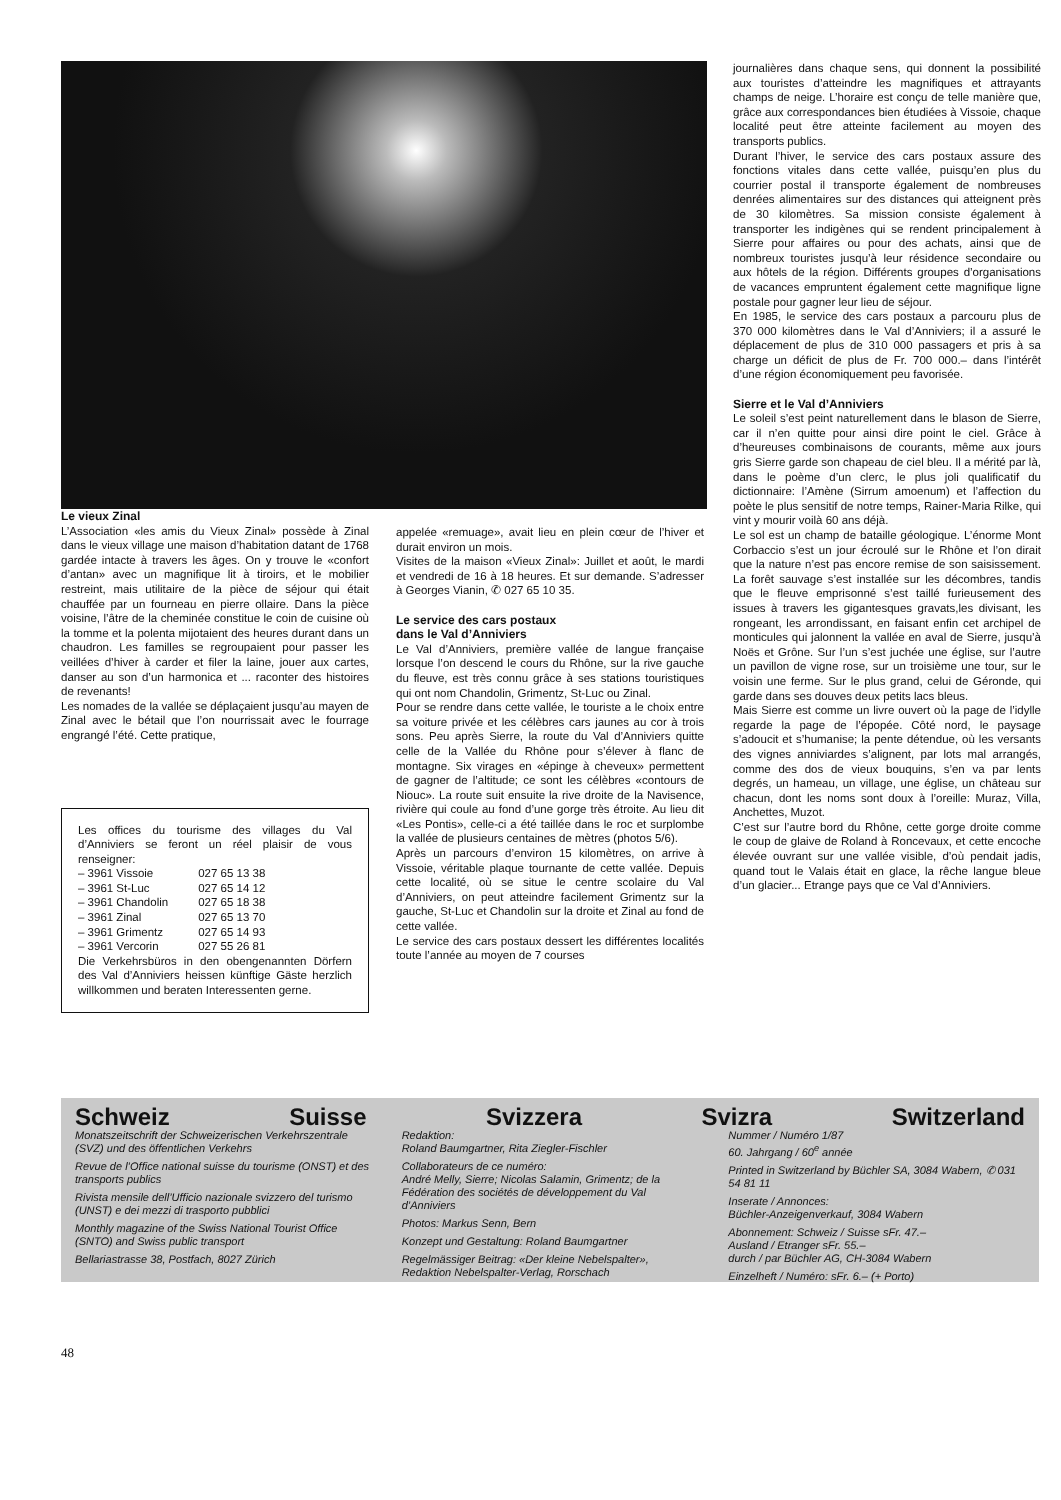Le vieux Zinal
L’Association «les amis du Vieux Zinal» possède à Zinal dans le vieux village une maison d’habitation datant de 1768 gardée intacte à travers les âges. On y trouve le «confort d’antan» avec un magnifique lit à tiroirs, et le mobilier restreint, mais utilitaire de la pièce de séjour qui était chauffée par un fourneau en pierre ollaire. Dans la pièce voisine, l’âtre de la cheminée constitue le coin de cuisine où la tomme et la polenta mijotaient des heures durant dans un chaudron. Les familles se regroupaient pour passer les veillées d’hiver à carder et filer la laine, jouer aux cartes, danser au son d’un harmonica et ... raconter des histoires de revenants!
Les nomades de la vallée se déplaçaient jusqu’au mayen de Zinal avec le bétail que l’on nourrissait avec le fourrage engrangé l’été. Cette pratique,
Les offices du tourisme des villages du Val d’Anniviers se feront un réel plaisir de vous renseigner:
| – 3961 Vissoie | 027 65 13 38 |
| – 3961 St-Luc | 027 65 14 12 |
| – 3961 Chandolin | 027 65 18 38 |
| – 3961 Zinal | 027 65 13 70 |
| – 3961 Grimentz | 027 65 14 93 |
| – 3961 Vercorin | 027 55 26 81 |
Die Verkehrsbüros in den obengenannten Dörfern des Val d’Anniviers heissen künftige Gäste herzlich willkommen und beraten Interessenten gerne.
appelée «remuage», avait lieu en plein cœur de l’hiver et durait environ un mois.
Visites de la maison «Vieux Zinal»: Juillet et août, le mardi et vendredi de 16 à 18 heures. Et sur demande. S’adresser à Georges Vianin, ✆ 027 65 10 35.
Le service des cars postaux
dans le Val d’Anniviers
Le Val d’Anniviers, première vallée de langue française lorsque l’on descend le cours du Rhône, sur la rive gauche du fleuve, est très connu grâce à ses stations touristiques qui ont nom Chandolin, Grimentz, St-Luc ou Zinal.
Pour se rendre dans cette vallée, le touriste a le choix entre sa voiture privée et les célèbres cars jaunes au cor à trois sons. Peu après Sierre, la route du Val d’Anniviers quitte celle de la Vallée du Rhône pour s’élever à flanc de montagne. Six virages en «épinge à cheveux» permettent de gagner de l’altitude; ce sont les célèbres «contours de Niouc». La route suit ensuite la rive droite de la Navisence, rivière qui coule au fond d’une gorge très étroite. Au lieu dit «Les Pontis», celle-ci a été taillée dans le roc et surplombe la vallée de plusieurs centaines de mètres (photos 5/6).
Après un parcours d’environ 15 kilomètres, on arrive à Vissoie, véritable plaque tournante de cette vallée. Depuis cette localité, où se situe le centre scolaire du Val d’Anniviers, on peut atteindre facilement Grimentz sur la gauche, St-Luc et Chandolin sur la droite et Zinal au fond de cette vallée.
Le service des cars postaux dessert les différentes localités toute l’année au moyen de 7 courses
journalières dans chaque sens, qui donnent la possibilité aux touristes d’atteindre les magnifiques et attrayants champs de neige. L’horaire est conçu de telle manière que, grâce aux correspondances bien étudiées à Vissoie, chaque localité peut être atteinte facilement au moyen des transports publics.
Durant l’hiver, le service des cars postaux assure des fonctions vitales dans cette vallée, puisqu’en plus du courrier postal il transporte également de nombreuses denrées alimentaires sur des distances qui atteignent près de 30 kilomètres. Sa mission consiste également à transporter les indigènes qui se rendent principalement à Sierre pour affaires ou pour des achats, ainsi que de nombreux touristes jusqu’à leur résidence secondaire ou aux hôtels de la région. Différents groupes d’organisations de vacances empruntent également cette magnifique ligne postale pour gagner leur lieu de séjour.
En 1985, le service des cars postaux a parcouru plus de 370 000 kilomètres dans le Val d’Anniviers; il a assuré le déplacement de plus de 310 000 passagers et pris à sa charge un déficit de plus de Fr. 700 000.– dans l’intérêt d’une région économiquement peu favorisée.
Sierre et le Val d’Anniviers
Le soleil s’est peint naturellement dans le blason de Sierre, car il n’en quitte pour ainsi dire point le ciel. Grâce à d’heureuses combinaisons de courants, même aux jours gris Sierre garde son chapeau de ciel bleu. Il a mérité par là, dans le poème d’un clerc, le plus joli qualificatif du dictionnaire: l’Amène (Sirrum amoenum) et l’affection du poète le plus sensitif de notre temps, Rainer-Maria Rilke, qui vint y mourir voilà 60 ans déjà.
Le sol est un champ de bataille géologique. L’énorme Mont Corbaccio s’est un jour écroulé sur le Rhône et l’on dirait que la nature n’est pas encore remise de son saisissement. La forêt sauvage s’est installée sur les décombres, tandis que le fleuve emprisonné s’est taillé furieusement des issues à travers les gigantesques gravats,les divisant, les rongeant, les arrondissant, en faisant enfin cet archipel de monticules qui jalonnent la vallée en aval de Sierre, jusqu’à Noës et Grône. Sur l’un s’est juchée une église, sur l’autre un pavillon de vigne rose, sur un troisième une tour, sur le voisin une ferme. Sur le plus grand, celui de Géronde, qui garde dans ses douves deux petits lacs bleus.
Mais Sierre est comme un livre ouvert où la page de l’idylle regarde la page de l’épopée. Côté nord, le paysage s’adoucit et s’humanise; la pente détendue, où les versants des vignes anniviardes s’alignent, par lots mal arrangés, comme des dos de vieux bouquins, s’en va par lents degrés, un hameau, un village, une église, un château sur chacun, dont les noms sont doux à l’oreille: Muraz, Villa, Anchettes, Muzot.
C’est sur l’autre bord du Rhône, cette gorge droite comme le coup de glaive de Roland à Roncevaux, et cette encoche élevée ouvrant sur une vallée visible, d’où pendait jadis, quand tout le Valais était en glace, la rêche langue bleue d’un glacier... Etrange pays que ce Val d’Anniviers.
Schweiz Suisse Svizzera Svizra Switzerland
Monatszeitschrift der Schweizerischen Verkehrszentrale (SVZ) und des öffentlichen Verkehrs
Revue de l’Office national suisse du tourisme (ONST) et des transports publics
Rivista mensile dell’Ufficio nazionale svizzero del turismo (UNST) e dei mezzi di trasporto pubblici
Monthly magazine of the Swiss National Tourist Office (SNTO) and Swiss public transport
Bellariastrasse 38, Postfach, 8027 Zürich
Redaktion:
Roland Baumgartner, Rita Ziegler-Fischler
Collaborateurs de ce numéro:
André Melly, Sierre; Nicolas Salamin, Grimentz; de la Fédération des sociétés de développement du Val d’Anniviers
Photos: Markus Senn, Bern
Konzept und Gestaltung: Roland Baumgartner
Regelmässiger Beitrag: «Der kleine Nebelspalter», Redaktion Nebelspalter-Verlag, Rorschach
Nummer / Numéro 1/87
60. Jahrgang / 60<sup>e</sup> année
Printed in Switzerland by Büchler SA, 3084 Wabern, ✆ 031 54 81 11
Inserate / Annonces:
Büchler-Anzeigenverkauf, 3084 Wabern
Abonnement: Schweiz / Suisse sFr. 47.–
Ausland / Etranger sFr. 55.–
durch / par Büchler AG, CH-3084 Wabern
Einzelheft / Numéro: sFr. 6.– (+ Porto)
48